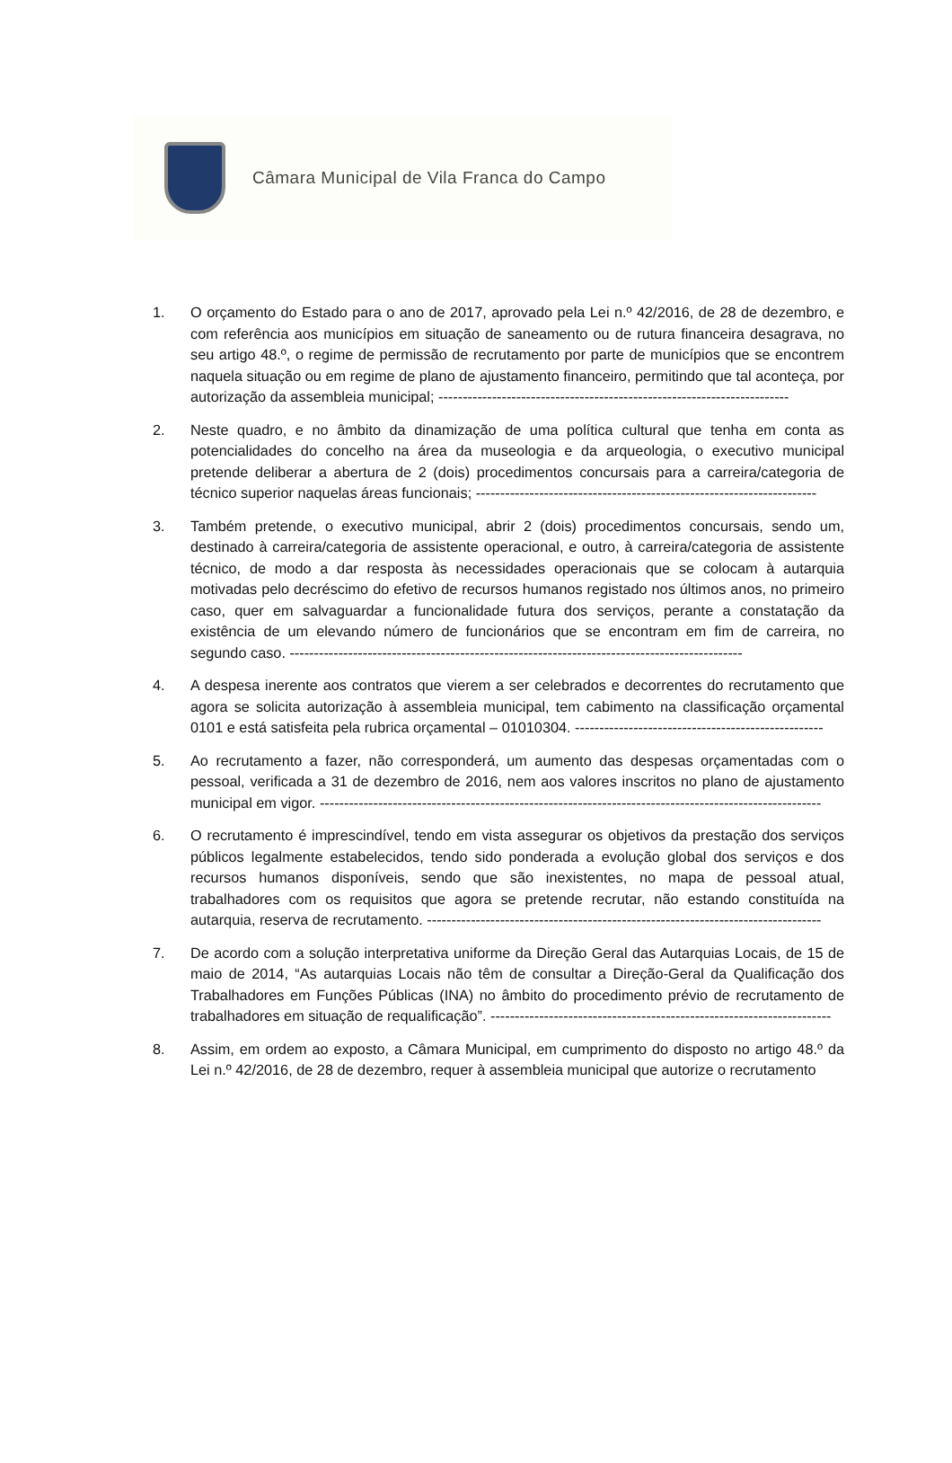Câmara Municipal de Vila Franca do Campo
1. O orçamento do Estado para o ano de 2017, aprovado pela Lei n.º 42/2016, de 28 de dezembro, e com referência aos municípios em situação de saneamento ou de rutura financeira desagrava, no seu artigo 48.º, o regime de permissão de recrutamento por parte de municípios que se encontrem naquela situação ou em regime de plano de ajustamento financeiro, permitindo que tal aconteça, por autorização da assembleia municipal; ------------------------------------------------------------------------
2. Neste quadro, e no âmbito da dinamização de uma política cultural que tenha em conta as potencialidades do concelho na área da museologia e da arqueologia, o executivo municipal pretende deliberar a abertura de 2 (dois) procedimentos concursais para a carreira/categoria de técnico superior naquelas áreas funcionais; ----------------------------------------------------------------------
3. Também pretende, o executivo municipal, abrir 2 (dois) procedimentos concursais, sendo um, destinado à carreira/categoria de assistente operacional, e outro, à carreira/categoria de assistente técnico, de modo a dar resposta às necessidades operacionais que se colocam à autarquia motivadas pelo decréscimo do efetivo de recursos humanos registado nos últimos anos, no primeiro caso, quer em salvaguardar a funcionalidade futura dos serviços, perante a constatação da existência de um elevando número de funcionários que se encontram em fim de carreira, no segundo caso. ---------------------------------------------------------------------------------------------
4. A despesa inerente aos contratos que vierem a ser celebrados e decorrentes do recrutamento que agora se solicita autorização à assembleia municipal, tem cabimento na classificação orçamental 0101 e está satisfeita pela rubrica orçamental – 01010304. ---------------------------------------------------
5. Ao recrutamento a fazer, não corresponderá, um aumento das despesas orçamentadas com o pessoal, verificada a 31 de dezembro de 2016, nem aos valores inscritos no plano de ajustamento municipal em vigor. -------------------------------------------------------------------------------------------------------
6. O recrutamento é imprescindível, tendo em vista assegurar os objetivos da prestação dos serviços públicos legalmente estabelecidos, tendo sido ponderada a evolução global dos serviços e dos recursos humanos disponíveis, sendo que são inexistentes, no mapa de pessoal atual, trabalhadores com os requisitos que agora se pretende recrutar, não estando constituída na autarquia, reserva de recrutamento. ---------------------------------------------------------------------------------
7. De acordo com a solução interpretativa uniforme da Direção Geral das Autarquias Locais, de 15 de maio de 2014, “As autarquias Locais não têm de consultar a Direção-Geral da Qualificação dos Trabalhadores em Funções Públicas (INA) no âmbito do procedimento prévio de recrutamento de trabalhadores em situação de requalificação”. ----------------------------------------------------------------------
8. Assim, em ordem ao exposto, a Câmara Municipal, em cumprimento do disposto no artigo 48.º da Lei n.º 42/2016, de 28 de dezembro, requer à assembleia municipal que autorize o recrutamento